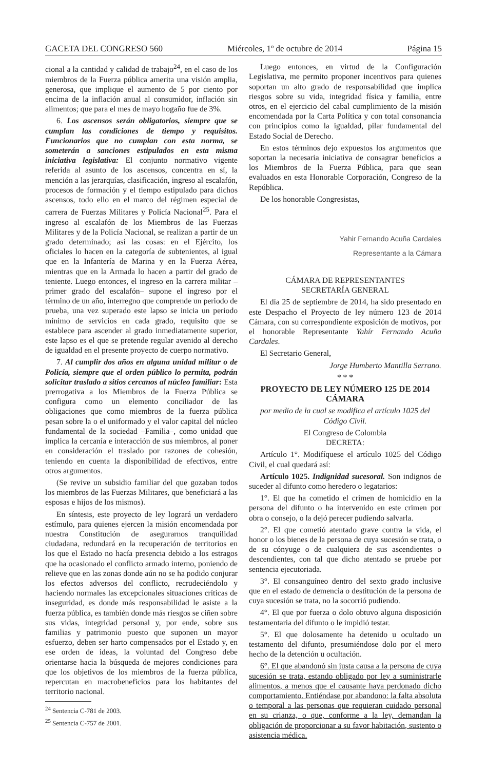GACETA DEL CONGRESO 560 Miércoles, 1º de octubre de 2014 Página 15
cional a la cantidad y calidad de trabajo<sup>24</sup>, en el caso de los miembros de la Fuerza pública amerita una visión amplia, generosa, que implique el aumento de 5 por ciento por encima de la inflación anual al consumidor, inflación sin alimentos; que para el mes de mayo hogaño fue de 3%.
6. Los ascensos serán obligatorios, siempre que se cumplan las condiciones de tiempo y requisitos. Funcionarios que no cumplan con esta norma, se someterán a sanciones estipulados en esta misma iniciativa legislativa: El conjunto normativo vigente referida al asunto de los ascensos, concentra en sí, la mención a las jerarquías, clasificación, ingreso al escalafón, procesos de formación y el tiempo estipulado para dichos ascensos, todo ello en el marco del régimen especial de carrera de Fuerzas Militares y Policía Nacional<sup>25</sup>. Para el ingreso al escalafón de los Miembros de las Fuerzas Militares y de la Policía Nacional, se realizan a partir de un grado determinado; así las cosas: en el Ejército, los oficiales lo hacen en la categoría de subtenientes, al igual que en la Infantería de Marina y en la Fuerza Aérea, mientras que en la Armada lo hacen a partir del grado de teniente. Luego entonces, el ingreso en la carrera militar –primer grado del escalafón– supone el ingreso por el término de un año, interregno que comprende un periodo de prueba, una vez superado este lapso se inicia un periodo mínimo de servicios en cada grado, requisito que se establece para ascender al grado inmediatamente superior, este lapso es el que se pretende regular avenido al derecho de igualdad en el presente proyecto de cuerpo normativo.
7. Al cumplir dos años en alguna unidad militar o de Policía, siempre que el orden público lo permita, podrán solicitar traslado a sitios cercanos al núcleo familiar: Esta prerrogativa a los Miembros de la Fuerza Pública se configura como un elemento conciliador de las obligaciones que como miembros de la fuerza pública pesan sobre la o el uniformado y el valor capital del núcleo fundamental de la sociedad –Familia–, como unidad que implica la cercanía e interacción de sus miembros, al poner en consideración el traslado por razones de cohesión, teniendo en cuenta la disponibilidad de efectivos, entre otros argumentos.
(Se revive un subsidio familiar del que gozaban todos los miembros de las Fuerzas Militares, que beneficiará a las esposas e hijos de los mismos).
En síntesis, este proyecto de ley logrará un verdadero estímulo, para quienes ejercen la misión encomendada por nuestra Constitución de asegurarnos tranquilidad ciudadana, redundará en la recuperación de territorios en los que el Estado no hacía presencia debido a los estragos que ha ocasionado el conflicto armado interno, poniendo de relieve que en las zonas donde aún no se ha podido conjurar los efectos adversos del conflicto, recrudeciéndolo y haciendo normales las excepcionales situaciones críticas de inseguridad, es donde más responsabilidad le asiste a la fuerza pública, es también donde más riesgos se ciñen sobre sus vidas, integridad personal y, por ende, sobre sus familias y patrimonio puesto que suponen un mayor esfuerzo, deben ser harto compensados por el Estado y, en ese orden de ideas, la voluntad del Congreso debe orientarse hacia la búsqueda de mejores condiciones para que los objetivos de los miembros de la fuerza pública, repercutan en macrobeneficios para los habitantes del territorio nacional.
<sup>24</sup> Sentencia C-781 de 2003.
<sup>25</sup> Sentencia C-757 de 2001.
Luego entonces, en virtud de la Configuración Legislativa, me permito proponer incentivos para quienes soportan un alto grado de responsabilidad que implica riesgos sobre su vida, integridad física y familia, entre otros, en el ejercicio del cabal cumplimiento de la misión encomendada por la Carta Política y con total consonancia con principios como la igualdad, pilar fundamental del Estado Social de Derecho.
En estos términos dejo expuestos los argumentos que soportan la necesaria iniciativa de consagrar beneficios a los Miembros de la Fuerza Pública, para que sean evaluados en esta Honorable Corporación, Congreso de la República.
De los honorable Congresistas,
Yahir Fernando Acuña Cardales
Representante a la Cámara
CÁMARA DE REPRESENTANTES
SECRETARÍA GENERAL
El día 25 de septiembre de 2014, ha sido presentado en este Despacho el Proyecto de ley número 123 de 2014 Cámara, con su correspondiente exposición de motivos, por el honorable Representante Yahír Fernando Acuña Cardales.
El Secretario General,
Jorge Humberto Mantilla Serrano.
* * *
PROYECTO DE LEY NÚMERO 125 DE 2014 CÁMARA
por medio de la cual se modifica el artículo 1025 del Código Civil.
El Congreso de Colombia
DECRETA:
Artículo 1°. Modifíquese el artículo 1025 del Código Civil, el cual quedará así:
Artículo 1025. Indignidad sucesoral. Son indignos de suceder al difunto como heredero o legatarios:
1°. El que ha cometido el crimen de homicidio en la persona del difunto o ha intervenido en este crimen por obra o consejo, o la dejó perecer pudiendo salvarla.
2°. El que cometió atentado grave contra la vida, el honor o los bienes de la persona de cuya sucesión se trata, o de su cónyuge o de cualquiera de sus ascendientes o descendientes, con tal que dicho atentado se pruebe por sentencia ejecutoriada.
3°. El consanguíneo dentro del sexto grado inclusive que en el estado de demencia o destitución de la persona de cuya sucesión se trata, no la socorrió pudiendo.
4°. El que por fuerza o dolo obtuvo alguna disposición testamentaria del difunto o le impidió testar.
5°. El que dolosamente ha detenido u ocultado un testamento del difunto, presumiéndose dolo por el mero hecho de la detención u ocultación.
6°. El que abandonó sin justa causa a la persona de cuya sucesión se trata, estando obligado por ley a suministrarle alimentos, a menos que el causante haya perdonado dicho comportamiento. Entiéndase por abandono: la falta absoluta o temporal a las personas que requieran cuidado personal en su crianza, o que, conforme a la ley, demandan la obligación de proporcionar a su favor habitación, sustento o asistencia médica.